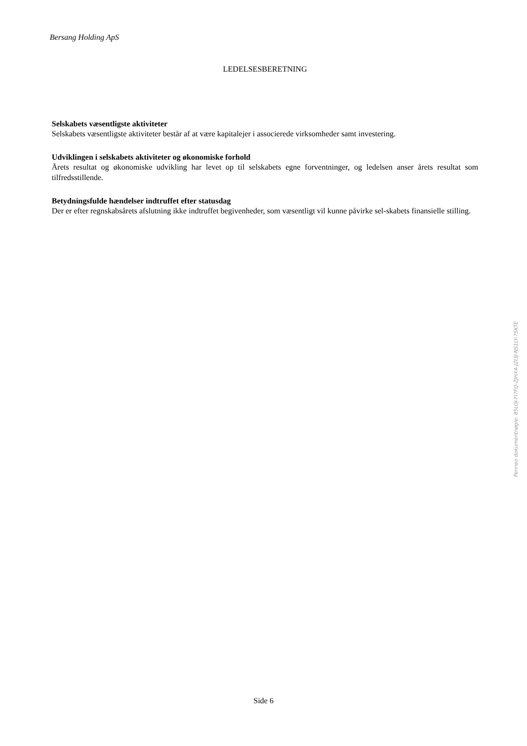Bersang Holding ApS
LEDELSESBERETNING
Selskabets væsentligste aktiviteter
Selskabets væsentligste aktiviteter består af at være kapitalejer i associerede virksomheder samt investering.
Udviklingen i selskabets aktiviteter og økonomiske forhold
Årets resultat og økonomiske udvikling har levet op til selskabets egne forventninger, og ledelsen anser årets resultat som tilfredsstillende.
Betydningsfulde hændelser indtruffet efter statusdag
Der er efter regnskabsårets afslutning ikke indtruffet begivenheder, som væsentligt vil kunne påvirke sel-skabets finansielle stilling.
Penneo dokumentnøgle: 85LOJ-FI7FQ-ZJHX4-JZI3J-NS1LY-7SKTE
Side 6